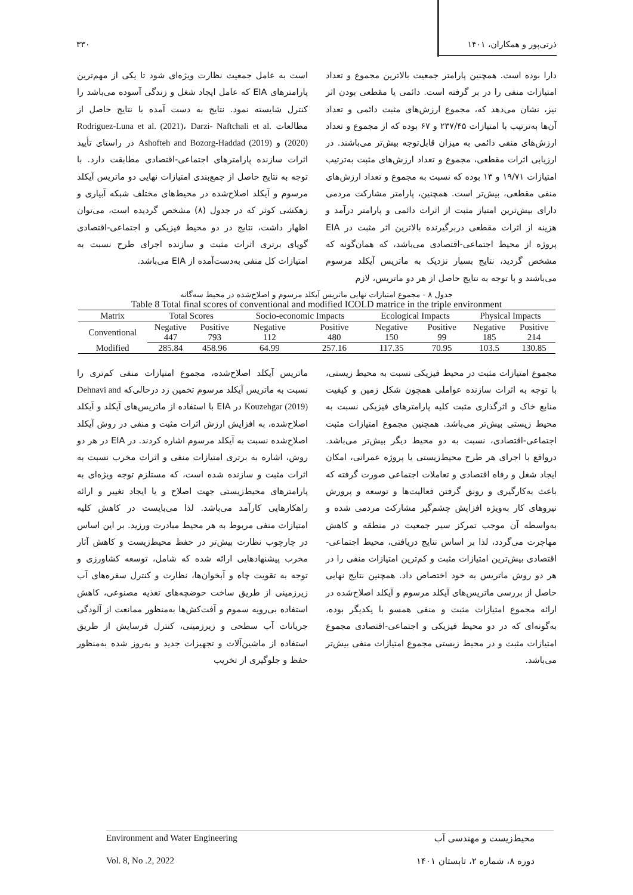ذرتی‌پور و همکاران، ۱۴۰۱ ۳۳۰
دارا بوده است. همچنین پارامتر جمعیت بالاترین مجموع و تعداد امتیازات منفی را در بر گرفته است. دائمی یا مقطعی بودن اثر نیز، نشان می‌دهد که، مجموع ارزش‌های مثبت دائمی و تعداد آن‌ها به‌ترتیب با امتیازات ۲۳۷/۴۵ و ۶۷ بوده که از مجموع و تعداد ارزش‌های منفی دائمی به میزان قابل‌توجه بیش‌تر می‌باشند. در ارزیابی اثرات مقطعی، مجموع و تعداد ارزش‌های مثبت به‌ترتیب امتیازات ۱۹/۷۱ و ۱۳ بوده که نسبت به مجموع و تعداد ارزش‌های منفی مقطعی، بیش‌تر است. همچنین، پارامتر مشارکت مردمی دارای بیش‌ترین امتیاز مثبت از اثرات دائمی و پارامتر درآمد و هزینه از اثرات مقطعی دربرگیرنده بالاترین اثر مثبت در EIA پروژه از محیط اجتماعی-اقتصادی می‌باشد، که همان‌گونه که مشخص گردید، نتایج بسیار نزدیک به ماتریس آیکلد مرسوم می‌باشند و با توجه به نتایج حاصل از هر دو ماتریس، لازم
است به عامل جمعیت نظارت ویژه‌ای شود تا یکی از مهم‌ترین پارامترهای EIA که عامل ایجاد شغل و زندگی آسوده می‌باشد را کنترل شایسته نمود. نتایج به دست آمده با نتایج حاصل از مطالعات Rodriguez-Luna et al. (2021)، Darzi- Naftchali et al. (2020) و Ashofteh and Bozorg-Haddad (2019) در راستای تأیید اثرات سازنده پارامترهای اجتماعی-اقتصادی مطابقت دارد. با توجه به نتایج حاصل از جمع‌بندی امتیازات نهایی دو ماتریس آیکلد مرسوم و آیکلد اصلاح‌شده در محیط‌های مختلف شبکه آبیاری و زهکشی کوثر که در جدول (۸) مشخص گردیده است، می‌توان اظهار داشت، نتایج در دو محیط فیزیکی و اجتماعی-اقتصادی گویای برتری اثرات مثبت و سازنده اجرای طرح نسبت به امتیازات کل منفی به‌دست‌آمده از EIA می‌باشد.
جدول ۸ - مجموع امتیازات نهایی ماتریس آیکلد مرسوم و اصلاح‌شده در محیط سه‌گانه
Table 8 Total final scores of conventional and modified ICOLD matrice in the triple environment
| Matrix | Total Scores | | Socio-economic Impacts | | Ecological Impacts | | Physical Impacts | |
| --- | --- | --- | --- | --- | --- | --- | --- | --- |
| Conventional | Negative | Positive | Negative | Positive | Negative | Positive | Negative | Positive |
| | 447 | 793 | 112 | 480 | 150 | 99 | 185 | 214 |
| Modified | 285.84 | 458.96 | 64.99 | 257.16 | 117.35 | 70.95 | 103.5 | 130.85 |
مجموع امتیازات مثبت در محیط فیزیکی نسبت به محیط زیستی، با توجه به اثرات سازنده عواملی همچون شکل زمین و کیفیت منابع خاک و اثرگذاری مثبت کلیه پارامترهای فیزیکی نسبت به محیط زیستی بیش‌تر می‌باشد. همچنین مجموع امتیازات مثبت اجتماعی-اقتصادی، نسبت به دو محیط دیگر بیش‌تر می‌باشد. درواقع با اجرای هر طرح محیط‌زیستی یا پروژه عمرانی، امکان ایجاد شغل و رفاه اقتصادی و تعاملات اجتماعی صورت گرفته که باعث به‌کارگیری و رونق گرفتن فعالیت‌ها و توسعه و پرورش نیروهای کار به‌ویژه افزایش چشم‌گیر مشارکت مردمی شده و به‌واسطه آن موجب تمرکز سیر جمعیت در منطقه و کاهش مهاجرت می‌گردد، لذا بر اساس نتایج دریافتی، محیط اجتماعی-اقتصادی بیش‌ترین امتیازات مثبت و کم‌ترین امتیازات منفی را در هر دو روش ماتریس به خود اختصاص داد. همچنین نتایج نهایی حاصل از بررسی ماتریس‌های آیکلد مرسوم و آیکلد اصلاح‌شده در ارائه مجموع امتیازات مثبت و منفی همسو با یکدیگر بوده، به‌گونه‌ای که در دو محیط فیزیکی و اجتماعی-اقتصادی مجموع امتیازات مثبت و در محیط زیستی مجموع امتیازات منفی بیش‌تر می‌باشد.
ماتریس آیکلد اصلاح‌شده، مجموع امتیازات منفی کم‌تری را نسبت به ماتریس آیکلد مرسوم تخمین زد درحالی‌که Dehnavi and Kouzehgar (2019) در EIA با استفاده از ماتریس‌های آیکلد و آیکلد اصلاح‌شده، به افزایش ارزش اثرات مثبت و منفی در روش آیکلد اصلاح‌شده نسبت به آیکلد مرسوم اشاره کردند. در EIA در هر دو روش، اشاره به برتری امتیازات منفی و اثرات مخرب نسبت به اثرات مثبت و سازنده شده است، که مستلزم توجه ویژه‌ای به پارامترهای محیط‌زیستی جهت اصلاح و یا ایجاد تغییر و ارائه راهکارهایی کارآمد می‌باشد. لذا می‌بایست در کاهش کلیه امتیازات منفی مربوط به هر محیط مبادرت ورزید. بر این اساس در چارچوب نظارت بیش‌تر در حفظ محیط‌زیست و کاهش آثار مخرب پیشنهادهایی ارائه شده که شامل، توسعه کشاورزی و توجه به تقویت چاه و آبخوان‌ها، نظارت و کنترل سفره‌های آب زیرزمینی از طریق ساخت حوضچه‌های تغذیه مصنوعی، کاهش استفاده بی‌رویه سموم و آفت‌کش‌ها به‌منظور ممانعت از آلودگی جریانات آب سطحی و زیرزمینی، کنترل فرسایش از طریق استفاده از ماشین‌آلات و تجهیزات جدید و به‌روز شده به‌منظور حفظ و جلوگیری از تخریب
Environment and Water Engineering محیط‌زیست و مهندسی آب
Vol. 8, No .2, 2022 دوره ۸، شماره ۲، تابستان ۱۴۰۱